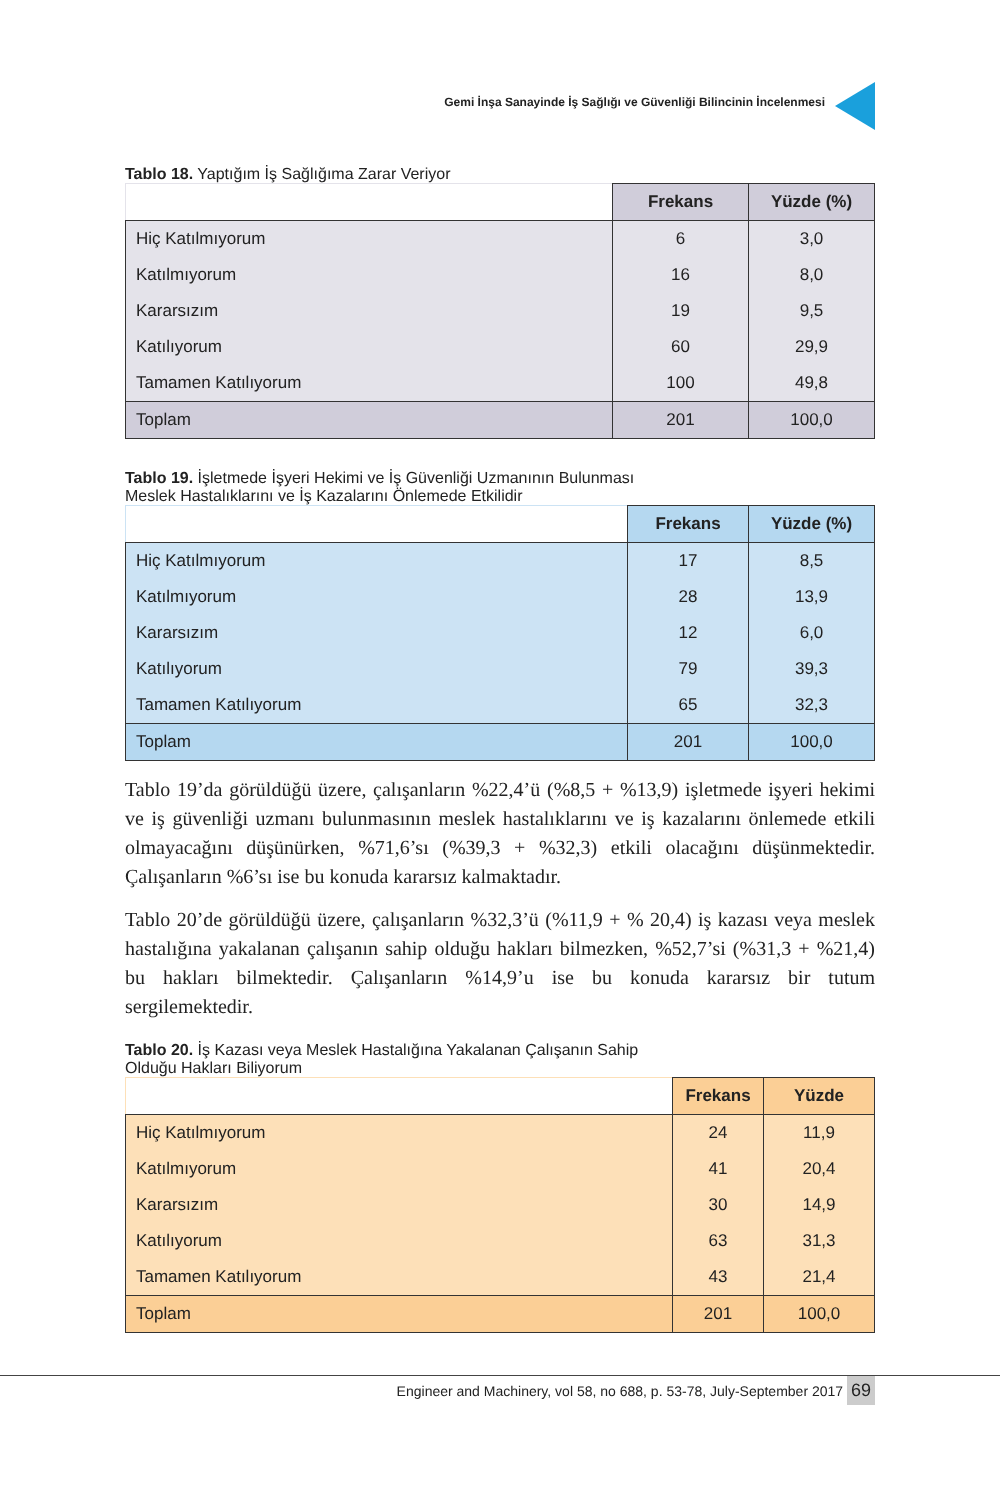Gemi İnşa Sanayinde İş Sağlığı ve Güvenliği Bilincinin İncelenmesi
Tablo 18. Yaptığım İş Sağlığıma Zarar Veriyor
| | Frekans | Yüzde (%) |
| Hiç Katılmıyorum | 6 | 3,0 |
| Katılmıyorum | 16 | 8,0 |
| Kararsızım | 19 | 9,5 |
| Katılıyorum | 60 | 29,9 |
| Tamamen Katılıyorum | 100 | 49,8 |
| Toplam | 201 | 100,0 |
Tablo 19. İşletmede İşyeri Hekimi ve İş Güvenliği Uzmanının Bulunması Meslek Hastalıklarını ve İş Kazalarını Önlemede Etkilidir
| | Frekans | Yüzde (%) |
| Hiç Katılmıyorum | 17 | 8,5 |
| Katılmıyorum | 28 | 13,9 |
| Kararsızım | 12 | 6,0 |
| Katılıyorum | 79 | 39,3 |
| Tamamen Katılıyorum | 65 | 32,3 |
| Toplam | 201 | 100,0 |
Tablo 19’da görüldüğü üzere, çalışanların %22,4’ü (%8,5 + %13,9) işletmede işyeri hekimi ve iş güvenliği uzmanı bulunmasının meslek hastalıklarını ve iş kazalarını önlemede etkili olmayacağını düşünürken, %71,6’sı (%39,3 + %32,3) etkili olacağını düşünmektedir. Çalışanların %6’sı ise bu konuda kararsız kalmaktadır.
Tablo 20’de görüldüğü üzere, çalışanların %32,3’ü (%11,9 + % 20,4) iş kazası veya meslek hastalığına yakalanan çalışanın sahip olduğu hakları bilmezken, %52,7’si (%31,3 + %21,4) bu hakları bilmektedir. Çalışanların %14,9’u ise bu konuda kararsız bir tutum sergilemektedir.
Tablo 20. İş Kazası veya Meslek Hastalığına Yakalanan Çalışanın Sahip Olduğu Hakları Biliyorum
| | Frekans | Yüzde |
| Hiç Katılmıyorum | 24 | 11,9 |
| Katılmıyorum | 41 | 20,4 |
| Kararsızım | 30 | 14,9 |
| Katılıyorum | 63 | 31,3 |
| Tamamen Katılıyorum | 43 | 21,4 |
| Toplam | 201 | 100,0 |
Engineer and Machinery, vol 58, no 688, p. 53-78, July-September 2017 69